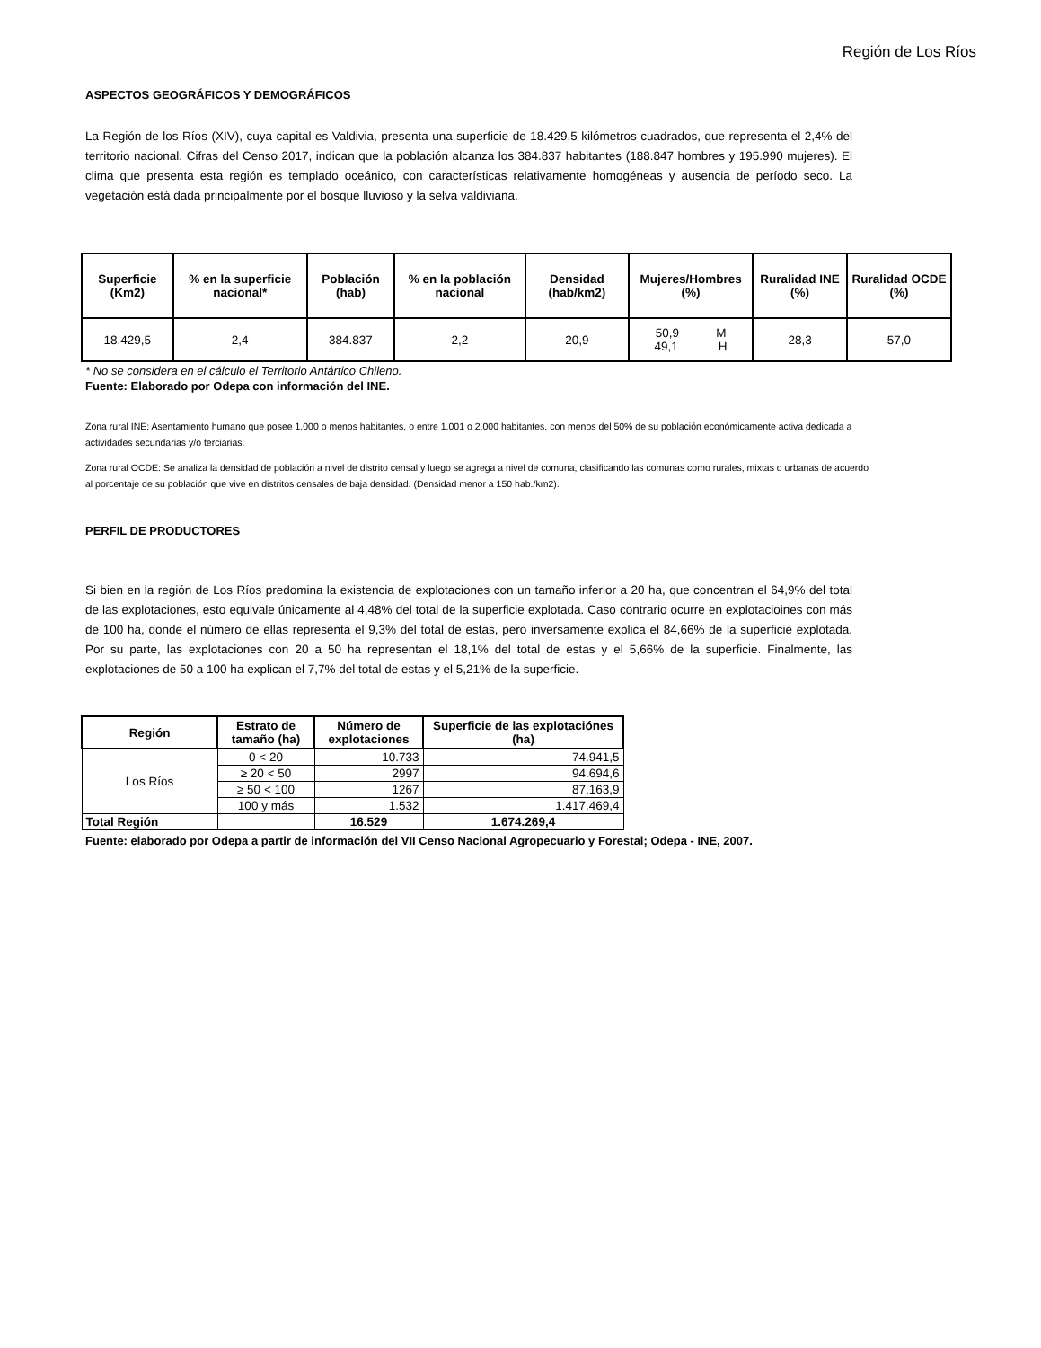Región de Los Ríos
ASPECTOS GEOGRÁFICOS Y DEMOGRÁFICOS
La Región de los Ríos (XIV), cuya capital es Valdivia, presenta una superficie de 18.429,5 kilómetros cuadrados, que representa el 2,4% del territorio nacional. Cifras del Censo 2017, indican que la población alcanza los 384.837 habitantes (188.847 hombres y 195.990 mujeres). El clima que presenta esta región es templado oceánico, con características relativamente homogéneas y ausencia de período seco. La vegetación está dada principalmente por el bosque lluvioso y la selva valdiviana.
| Superficie (Km2) | % en la superficie nacional* | Población (hab) | % en la población nacional | Densidad (hab/km2) | Mujeres/Hombres (%) | Ruralidad INE (%) | Ruralidad OCDE (%) |
| --- | --- | --- | --- | --- | --- | --- | --- |
| 18.429,5 | 2,4 | 384.837 | 2,2 | 20,9 | 50,9 M 49,1 H | 28,3 | 57,0 |
* No se considera en el cálculo el Territorio Antártico Chileno.
Fuente: Elaborado por Odepa con información del INE.
Zona rural INE: Asentamiento humano que posee 1.000 o menos habitantes, o entre 1.001 o 2.000 habitantes, con menos del 50% de su población económicamente activa dedicada a actividades secundarias y/o terciarias.
Zona rural OCDE: Se analiza la densidad de población a nivel de distrito censal y luego se agrega a nivel de comuna, clasificando las comunas como rurales, mixtas o urbanas de acuerdo al porcentaje de su población que vive en distritos censales de baja densidad. (Densidad menor a 150 hab./km2).
PERFIL DE PRODUCTORES
Si bien en la región de Los Ríos predomina la existencia de explotaciones con un tamaño inferior a 20 ha, que concentran el 64,9% del total de las explotaciones, esto equivale únicamente al 4,48% del total de la superficie explotada. Caso contrario ocurre en explotacioines con más de 100 ha, donde el número de ellas representa el 9,3% del total de estas, pero inversamente explica el 84,66% de la superficie explotada. Por su parte, las explotaciones con 20 a 50 ha representan el 18,1% del total de estas y el 5,66% de la superficie. Finalmente, las explotaciones de 50 a 100 ha explican el 7,7% del total de estas y el 5,21% de la superficie.
| Región | Estrato de tamaño (ha) | Número de explotaciones | Superficie de las explotaciónes (ha) |
| --- | --- | --- | --- |
| Los Ríos | 0 < 20 | 10.733 | 74.941,5 |
| | ≥ 20 < 50 | 2997 | 94.694,6 |
| | ≥ 50 < 100 | 1267 | 87.163,9 |
| | 100 y más | 1.532 | 1.417.469,4 |
| Total Región | | 16.529 | 1.674.269,4 |
Fuente: elaborado por Odepa a partir de información del VII Censo Nacional Agropecuario y Forestal; Odepa - INE, 2007.